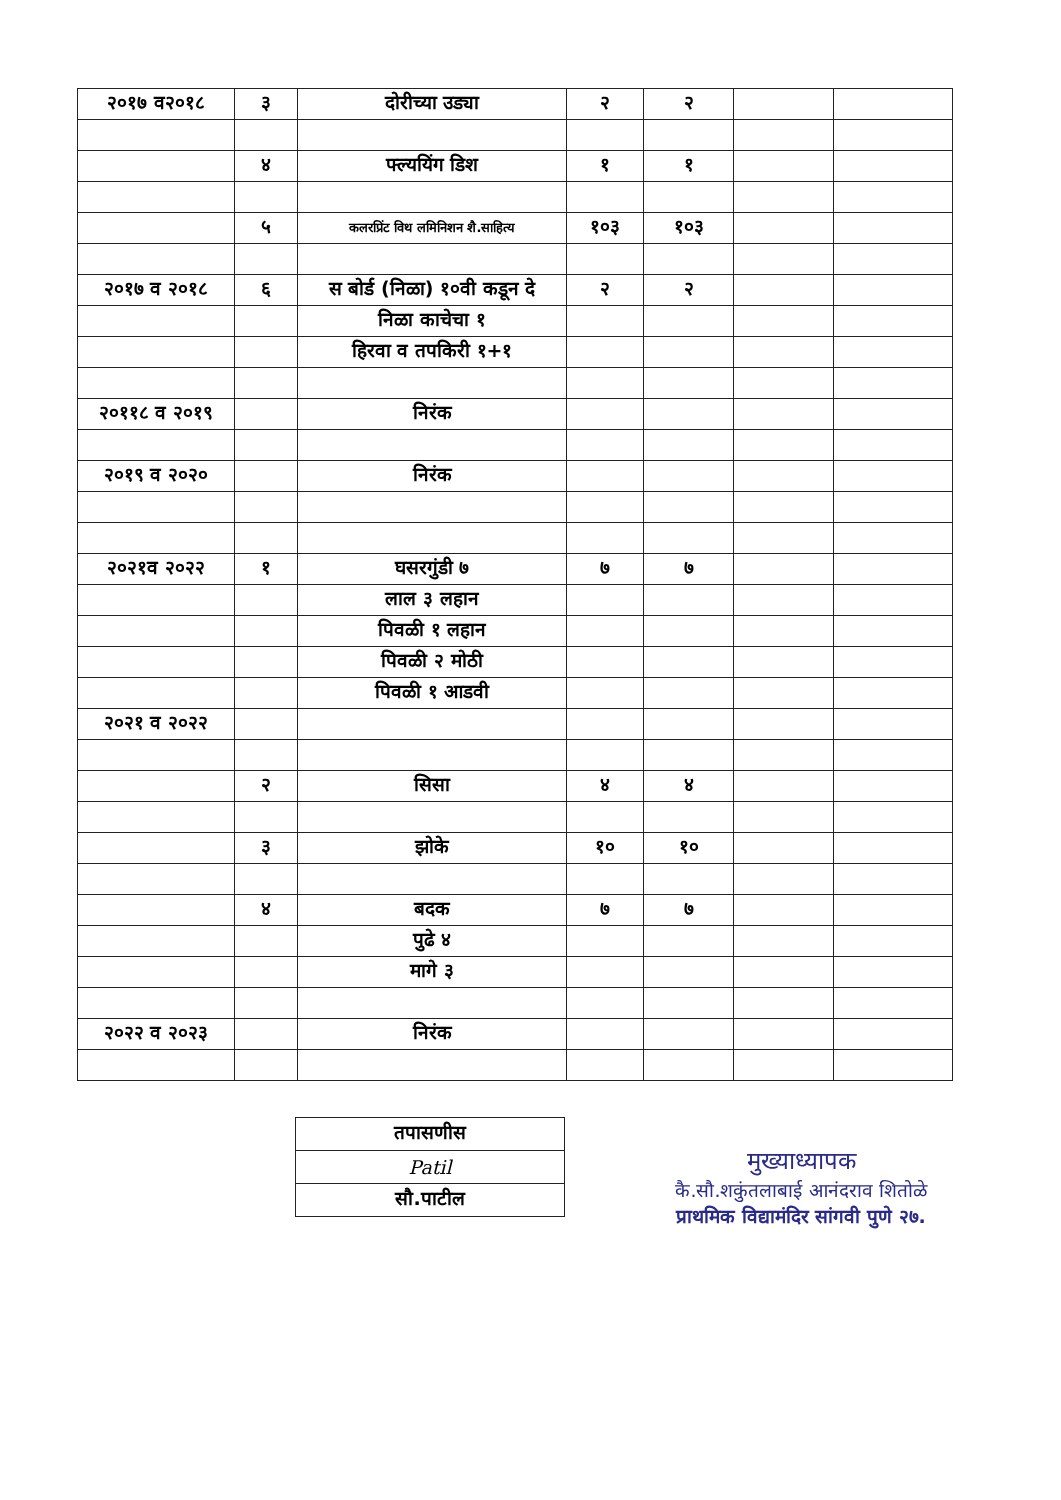| २०१७ व२०१८ | ३ | दोरीच्या उड्या | २ | २ | | |
| | ४ | फ्ल्ययिंग डिश | १ | १ | | |
| | ५ | कलरप्रिंट विथ लमिनिशन शै.साहित्य | १०३ | १०३ | | |
| २०१७ व २०१८ | ६ | स बोर्ड (निळा) १०वी कडून दे | २ | २ | | |
| | | निळा काचेचा १ | | | | |
| | | हिरवा व तपकिरी १+१ | | | | |
| २०११८ व २०१९ | | निरंक | | | | |
| २०१९ व २०२० | | निरंक | | | | |
| २०२१व २०२२ | १ | घसरगुंडी ७ | ७ | ७ | | |
| | | लाल ३ लहान | | | | |
| | | पिवळी १ लहान | | | | |
| | | पिवळी २ मोठी | | | | |
| | | पिवळी १ आडवी | | | | |
| २०२१ व २०२२ | | | | | | |
| | २ | सिसा | ४ | ४ | | |
| | ३ | झोके | १० | १० | | |
| | ४ | बदक | ७ | ७ | | |
| | | पुढे ४ | | | | |
| | | मागे ३ | | | | |
| २०२२ व २०२३ | | निरंक | | | | |
| तपासणीस |
| Patil |
| सौ.पाटील |
मुख्याध्यापक
कै.सौ.शकुंतलाबाई आनंदराव शितोळे
प्राथमिक विद्यामंदिर सांगवी पुणे २७.